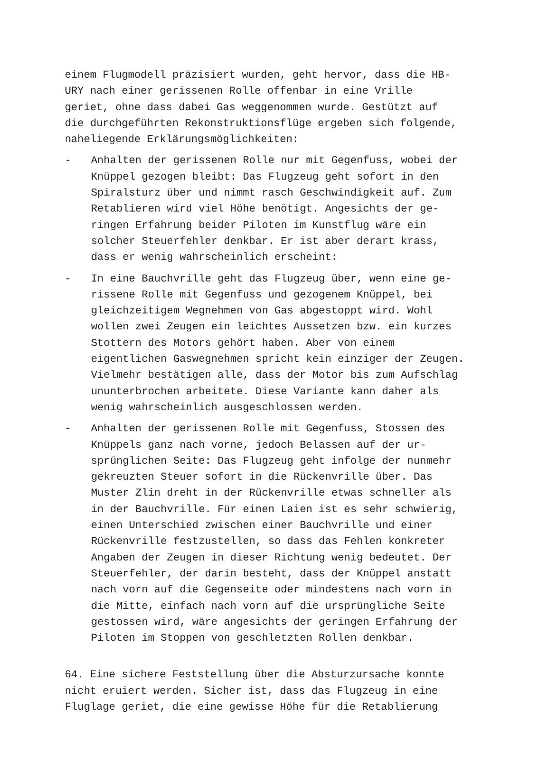einem Flugmodell präzisiert wurden, geht hervor, dass die HB-
URY nach einer gerissenen Rolle offenbar in eine Vrille
geriet, ohne dass dabei Gas weggenommen wurde. Gestützt auf
die durchgeführten Rekonstruktionsflüge ergeben sich folgende,
naheliegende Erklärungsmöglichkeiten:
- Anhalten der gerissenen Rolle nur mit Gegenfuss, wobei der
Knüppel gezogen bleibt: Das Flugzeug geht sofort in den
Spiralsturz über und nimmt rasch Geschwindigkeit auf. Zum
Retablieren wird viel Höhe benötigt. Angesichts der ge-
ringen Erfahrung beider Piloten im Kunstflug wäre ein
solcher Steuerfehler denkbar. Er ist aber derart krass,
dass er wenig wahrscheinlich erscheint:
- In eine Bauchvrille geht das Flugzeug über, wenn eine ge-
rissene Rolle mit Gegenfuss und gezogenem Knüppel, bei
gleichzeitigem Wegnehmen von Gas abgestoppt wird. Wohl
wollen zwei Zeugen ein leichtes Aussetzen bzw. ein kurzes
Stottern des Motors gehört haben. Aber von einem
eigentlichen Gaswegnehmen spricht kein einziger der Zeugen.
Vielmehr bestätigen alle, dass der Motor bis zum Aufschlag
ununterbrochen arbeitete. Diese Variante kann daher als
wenig wahrscheinlich ausgeschlossen werden.
- Anhalten der gerissenen Rolle mit Gegenfuss, Stossen des
Knüppels ganz nach vorne, jedoch Belassen auf der ur-
sprünglichen Seite: Das Flugzeug geht infolge der nunmehr
gekreuzten Steuer sofort in die Rückenvrille über. Das
Muster Zlin dreht in der Rückenvrille etwas schneller als
in der Bauchvrille. Für einen Laien ist es sehr schwierig,
einen Unterschied zwischen einer Bauchvrille und einer
Rückenvrille festzustellen, so dass das Fehlen konkreter
Angaben der Zeugen in dieser Richtung wenig bedeutet. Der
Steuerfehler, der darin besteht, dass der Knüppel anstatt
nach vorn auf die Gegenseite oder mindestens nach vorn in
die Mitte, einfach nach vorn auf die ursprüngliche Seite
gestossen wird, wäre angesichts der geringen Erfahrung der
Piloten im Stoppen von geschletzten Rollen denkbar.
64. Eine sichere Feststellung über die Absturzursache konnte
nicht eruiert werden. Sicher ist, dass das Flugzeug in eine
Fluglage geriet, die eine gewisse Höhe für die Retablierung